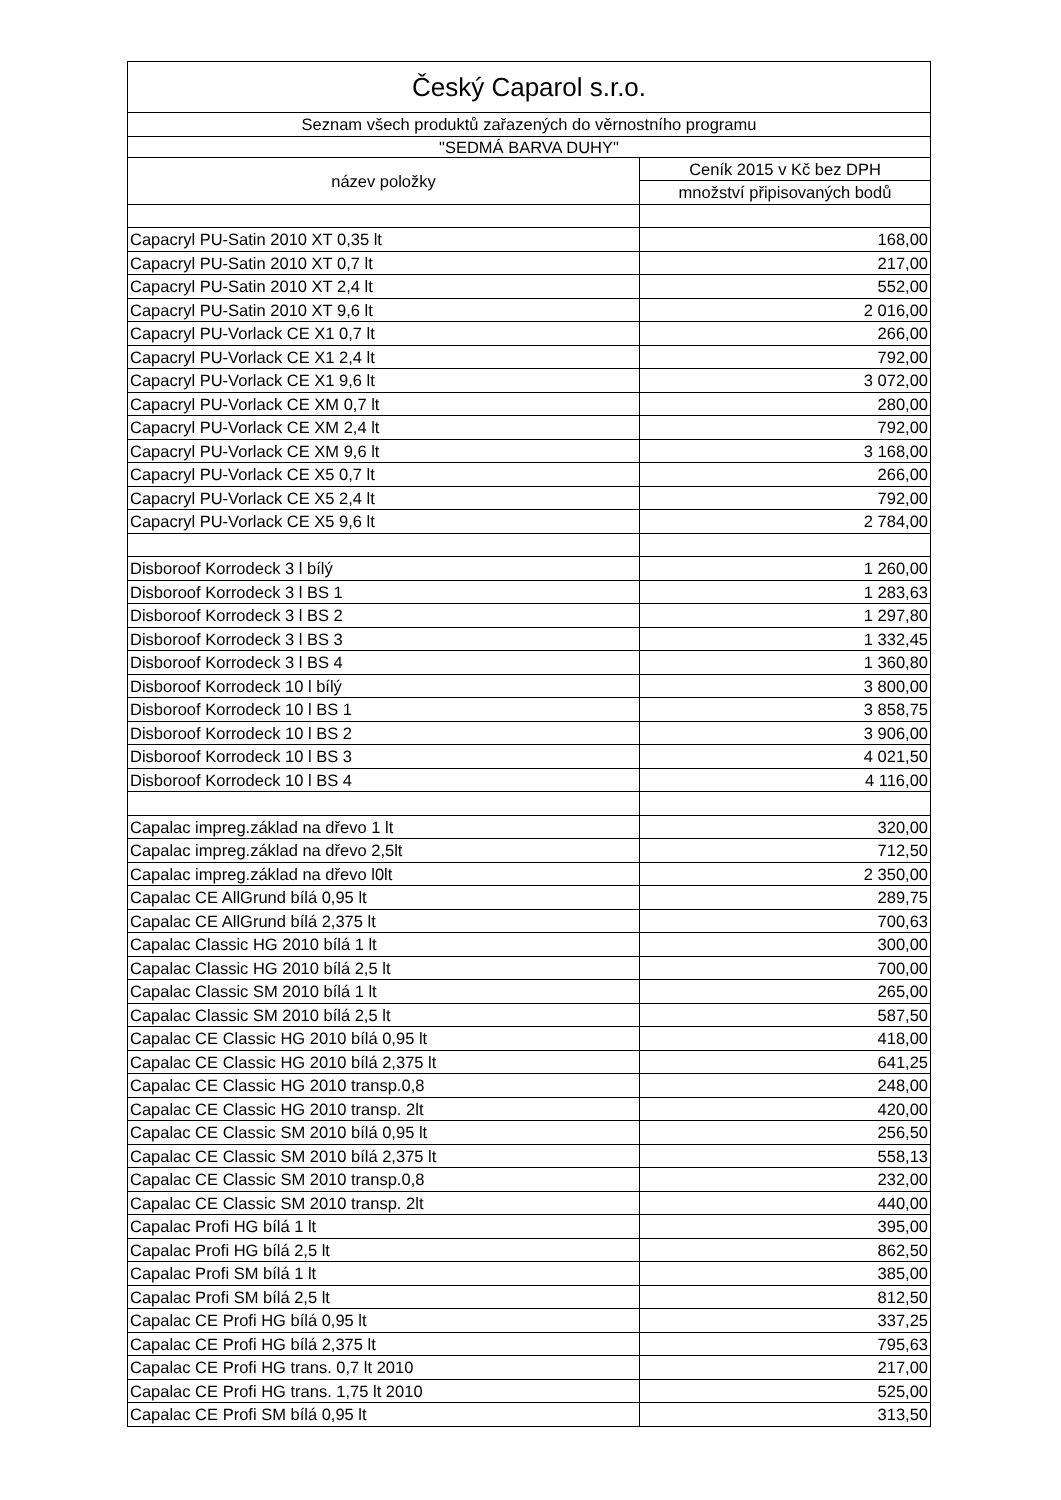| Český Caparol s.r.o. | |
| --- | --- |
| Seznam všech produktů zařazených do věrnostního programu | |
| "SEDMÁ BARVA DUHY" | |
| název položky | Ceník 2015 v Kč bez DPH |
| | množství připisovaných bodů |
| Capacryl PU-Satin 2010 XT 0,35 lt | 168,00 |
| Capacryl PU-Satin 2010 XT 0,7 lt | 217,00 |
| Capacryl PU-Satin 2010 XT 2,4 lt | 552,00 |
| Capacryl PU-Satin 2010 XT 9,6 lt | 2 016,00 |
| Capacryl PU-Vorlack CE X1 0,7 lt | 266,00 |
| Capacryl PU-Vorlack CE X1 2,4 lt | 792,00 |
| Capacryl PU-Vorlack CE X1 9,6 lt | 3 072,00 |
| Capacryl PU-Vorlack CE XM 0,7 lt | 280,00 |
| Capacryl PU-Vorlack CE XM 2,4 lt | 792,00 |
| Capacryl PU-Vorlack CE XM 9,6 lt | 3 168,00 |
| Capacryl PU-Vorlack CE X5 0,7 lt | 266,00 |
| Capacryl PU-Vorlack CE X5 2,4 lt | 792,00 |
| Capacryl PU-Vorlack CE X5 9,6 lt | 2 784,00 |
| Disboroof Korrodeck 3 l bílý | 1 260,00 |
| Disboroof Korrodeck 3 l BS 1 | 1 283,63 |
| Disboroof Korrodeck 3 l BS 2 | 1 297,80 |
| Disboroof Korrodeck 3 l BS 3 | 1 332,45 |
| Disboroof Korrodeck 3 l BS 4 | 1 360,80 |
| Disboroof Korrodeck 10 l bílý | 3 800,00 |
| Disboroof Korrodeck 10 l BS 1 | 3 858,75 |
| Disboroof Korrodeck 10 l BS 2 | 3 906,00 |
| Disboroof Korrodeck 10 l BS 3 | 4 021,50 |
| Disboroof Korrodeck 10 l BS 4 | 4 116,00 |
| Capalac impreg.základ na dřevo 1 lt | 320,00 |
| Capalac impreg.základ na dřevo 2,5lt | 712,50 |
| Capalac impreg.základ na dřevo l0lt | 2 350,00 |
| Capalac CE AllGrund bílá 0,95 lt | 289,75 |
| Capalac CE AllGrund bílá 2,375 lt | 700,63 |
| Capalac Classic HG 2010 bílá 1 lt | 300,00 |
| Capalac Classic HG 2010 bílá 2,5 lt | 700,00 |
| Capalac Classic SM 2010 bílá 1 lt | 265,00 |
| Capalac Classic SM 2010 bílá 2,5 lt | 587,50 |
| Capalac CE Classic HG 2010 bílá 0,95 lt | 418,00 |
| Capalac CE Classic HG 2010 bílá 2,375 lt | 641,25 |
| Capalac CE Classic HG 2010 transp.0,8 | 248,00 |
| Capalac CE Classic HG 2010 transp. 2lt | 420,00 |
| Capalac CE Classic SM 2010 bílá 0,95 lt | 256,50 |
| Capalac CE Classic SM 2010 bílá 2,375 lt | 558,13 |
| Capalac CE Classic SM 2010 transp.0,8 | 232,00 |
| Capalac CE Classic SM 2010 transp. 2lt | 440,00 |
| Capalac Profi HG bílá 1 lt | 395,00 |
| Capalac Profi HG bílá 2,5 lt | 862,50 |
| Capalac Profi SM bílá 1 lt | 385,00 |
| Capalac Profi SM bílá 2,5 lt | 812,50 |
| Capalac CE Profi HG bílá 0,95 lt | 337,25 |
| Capalac CE Profi HG bílá 2,375 lt | 795,63 |
| Capalac CE Profi HG trans. 0,7 lt 2010 | 217,00 |
| Capalac CE Profi HG trans. 1,75 lt 2010 | 525,00 |
| Capalac CE Profi SM bílá 0,95 lt | 313,50 |